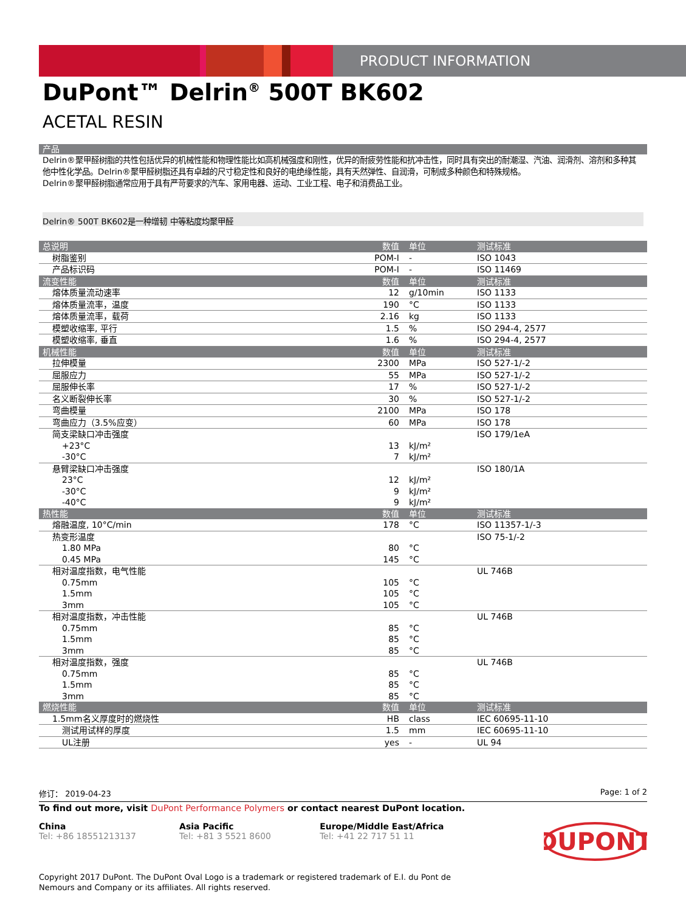PRODUCT INFORMATION
DuPont™ Delrin<sup>®</sup> 500T BK602
ACETAL RESIN
产品
Delrin®聚甲醛树脂的共性包括优异的机械性能和物理性能比如高机械强度和刚性，优异的耐疲劳性能和抗冲击性，同时具有突出的耐潮湿、汽油、润滑剂、溶剂和多种其他中性化学品。Delrin®聚甲醛树脂还具有卓越的尺寸稳定性和良好的电绝缘性能，具有天然弹性、自润滑，可制成多种颜色和特殊规格。
Delrin®聚甲醛树脂通常应用于具有严苛要求的汽车、家用电器、运动、工业工程、电子和消费品工业。
Delrin® 500T BK602是一种增韧 中等粘度均聚甲醛
| 总说明 | 数值 | 单位 | 测试标准 |
| --- | --- | --- | --- |
| 树脂鉴别 | POM-I | - | ISO 1043 |
| 产品标识码 | POM-I | - | ISO 11469 |
| 流变性能 | 数值 | 单位 | 测试标准 |
| 熔体质量流动速率 | 12 | g/10min | ISO 1133 |
| 熔体质量流率，温度 | 190 | °C | ISO 1133 |
| 熔体质量流率，载荷 | 2.16 | kg | ISO 1133 |
| 模塑收缩率, 平行 | 1.5 | % | ISO 294-4, 2577 |
| 模塑收缩率, 垂直 | 1.6 | % | ISO 294-4, 2577 |
| 机械性能 | 数值 | 单位 | 测试标准 |
| 拉伸模量 | 2300 | MPa | ISO 527-1/-2 |
| 屈服应力 | 55 | MPa | ISO 527-1/-2 |
| 屈服伸长率 | 17 | % | ISO 527-1/-2 |
| 名义断裂伸长率 | 30 | % | ISO 527-1/-2 |
| 弯曲模量 | 2100 | MPa | ISO 178 |
| 弯曲应力（3.5%应变） | 60 | MPa | ISO 178 |
| 简支梁缺口冲击强度 | | | ISO 179/1eA |
| +23°C | 13 | kJ/m² | |
| -30°C | 7 | kJ/m² | |
| 悬臂梁缺口冲击强度 | | | ISO 180/1A |
| 23°C | 12 | kJ/m² | |
| -30°C | 9 | kJ/m² | |
| -40°C | 9 | kJ/m² | |
| 热性能 | 数值 | 单位 | 测试标准 |
| 熔融温度, 10°C/min | 178 | °C | ISO 11357-1/-3 |
| 热变形温度 | | | ISO 75-1/-2 |
| 1.80 MPa | 80 | °C | |
| 0.45 MPa | 145 | °C | |
| 相对温度指数，电气性能 | | | UL 746B |
| 0.75mm | 105 | °C | |
| 1.5mm | 105 | °C | |
| 3mm | 105 | °C | |
| 相对温度指数，冲击性能 | | | UL 746B |
| 0.75mm | 85 | °C | |
| 1.5mm | 85 | °C | |
| 3mm | 85 | °C | |
| 相对温度指数，强度 | | | UL 746B |
| 0.75mm | 85 | °C | |
| 1.5mm | 85 | °C | |
| 3mm | 85 | °C | |
| 燃烧性能 | 数值 | 单位 | 测试标准 |
| 1.5mm名义厚度时的燃烧性 | HB | class | IEC 60695-11-10 |
| 测试用试样的厚度 | 1.5 | mm | IEC 60695-11-10 |
| UL注册 | yes | - | UL 94 |
修订： 2019-04-23 Page: 1 of 2
To find out more, visit DuPont Performance Polymers or contact nearest DuPont location.
China
Tel: +86 18551213137
Asia Pacific
Tel: +81 3 5521 8600
Europe/Middle East/Africa
Tel: +41 22 717 51 11
DUPONT
Copyright 2017 DuPont. The DuPont Oval Logo is a trademark or registered trademark of E.I. du Pont de Nemours and Company or its affiliates. All rights reserved.